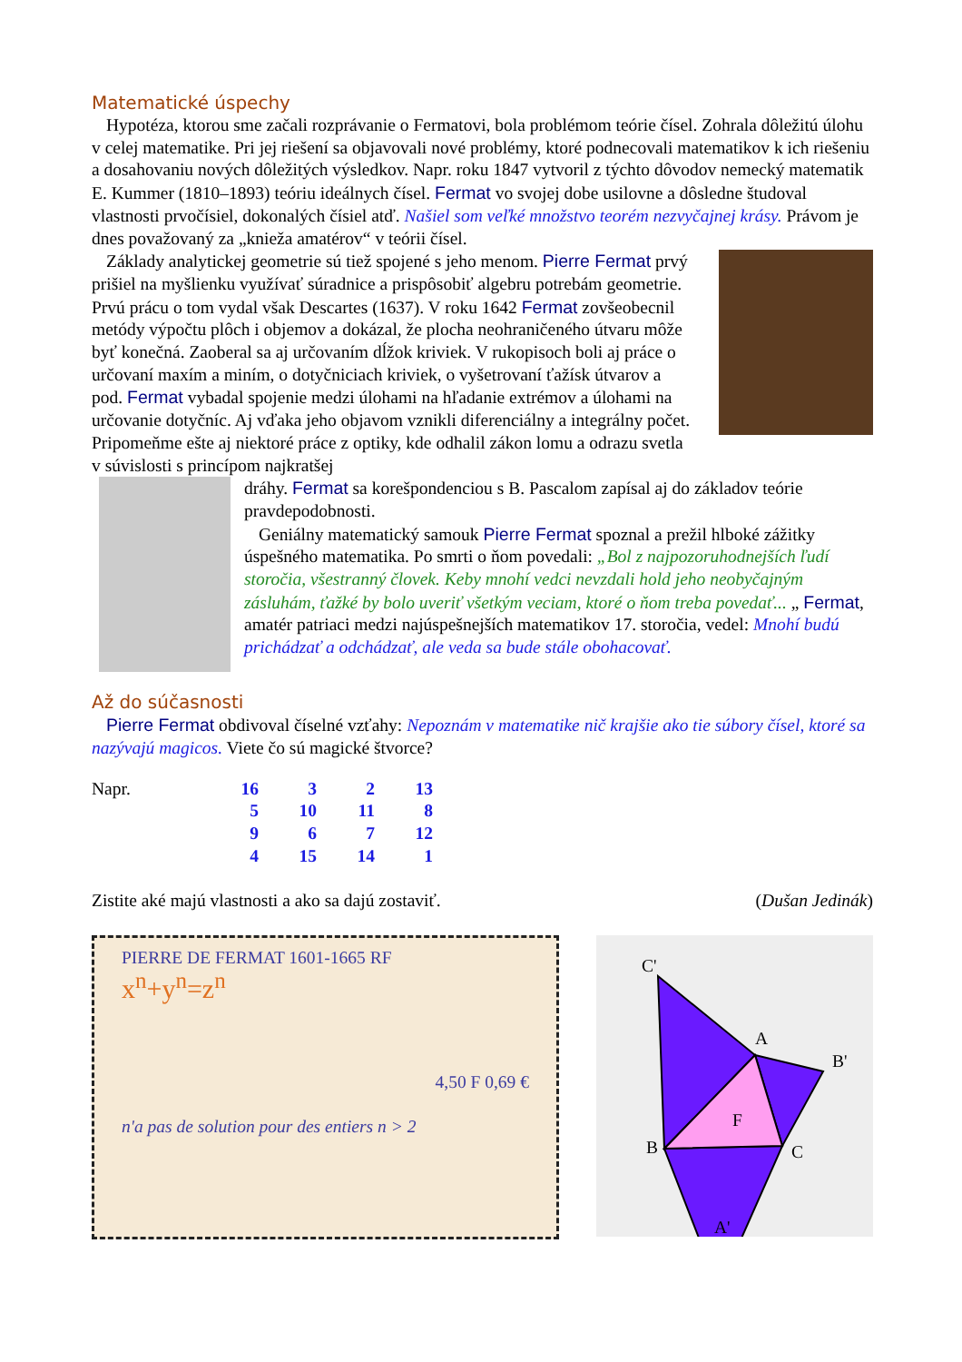Matematické úspechy
Hypotéza, ktorou sme začali rozprávanie o Fermatovi, bola problémom teórie čísel. Zohrala dôležitú úlohu v celej matematike. Pri jej riešení sa objavovali nové problémy, ktoré podnecovali matematikov k ich riešeniu a dosahovaniu nových dôležitých výsledkov. Napr. roku 1847 vytvoril z týchto dôvodov nemecký matematik E. Kummer (1810–1893) teóriu ideálnych čísel. Fermat vo svojej dobe usilovne a dôsledne študoval vlastnosti prvočísiel, dokonalých čísiel atď. Našiel som veľké množstvo teorém nezvyčajnej krásy. Právom je dnes považovaný za „knieža amatérov“ v teórii čísel.
Základy analytickej geometrie sú tiež spojené s jeho menom. Pierre Fermat prvý prišiel na myšlienku využívať súradnice a prispôsobiť algebru potrebám geometrie. Prvú prácu o tom vydal však Descartes (1637). V roku 1642 Fermat zovšeobecnil metódy výpočtu plôch i objemov a dokázal, že plocha neohraničeného útvaru môže byť konečná. Zaoberal sa aj určovaním dĺžok kriviek. V rukopisoch boli aj práce o určovaní maxím a miním, o dotyčniciach kriviek, o vyšetrovaní ťažísk útvarov a pod. Fermat vybadal spojenie medzi úlohami na hľadanie extrémov a úlohami na určovanie dotyčníc. Aj vďaka jeho objavom vznikli diferenciálny a integrálny počet. Pripomeňme ešte aj niektoré práce z optiky, kde odhalil zákon lomu a odrazu svetla v súvislosti s princípom najkratšej
dráhy. Fermat sa korešpondenciou s B. Pascalom zapísal aj do základov teórie pravdepodobnosti.
Geniálny matematický samouk Pierre Fermat spoznal a prežil hlboké zážitky úspešného matematika. Po smrti o ňom povedali: „Bol z najpozoruhodnejších ľudí storočia, všestranný človek. Keby mnohí vedci nevzdali hold jeho neobyčajným zásluhám, ťažké by bolo uveriť všetkým veciam, ktoré o ňom treba povedať... „ Fermat, amatér patriaci medzi najúspešnejších matematikov 17. storočia, vedel: Mnohí budú prichádzať a odchádzať, ale veda sa bude stále obohacovať.
Až do súčasnosti
Pierre Fermat obdivoval číselné vzťahy: Nepoznám v matematike nič krajšie ako tie súbory čísel, ktoré sa nazývajú magicos. Viete čo sú magické štvorce?
| Napr. | 16 | 3 | 2 | 13 |
| | 5 | 10 | 11 | 8 |
| | 9 | 6 | 7 | 12 |
| | 4 | 15 | 14 | 1 |
Zistite aké majú vlastnosti a ako sa dajú zostaviť. (Dušan Jedinák)
PIERRE DE FERMAT 1601-1665 RF
x<sup>n</sup>+y<sup>n</sup>=z<sup>n</sup>
4,50 F 0,69 €
n'a pas de solution pour des entiers n > 2
C'
A
B'
B
C
F
A'